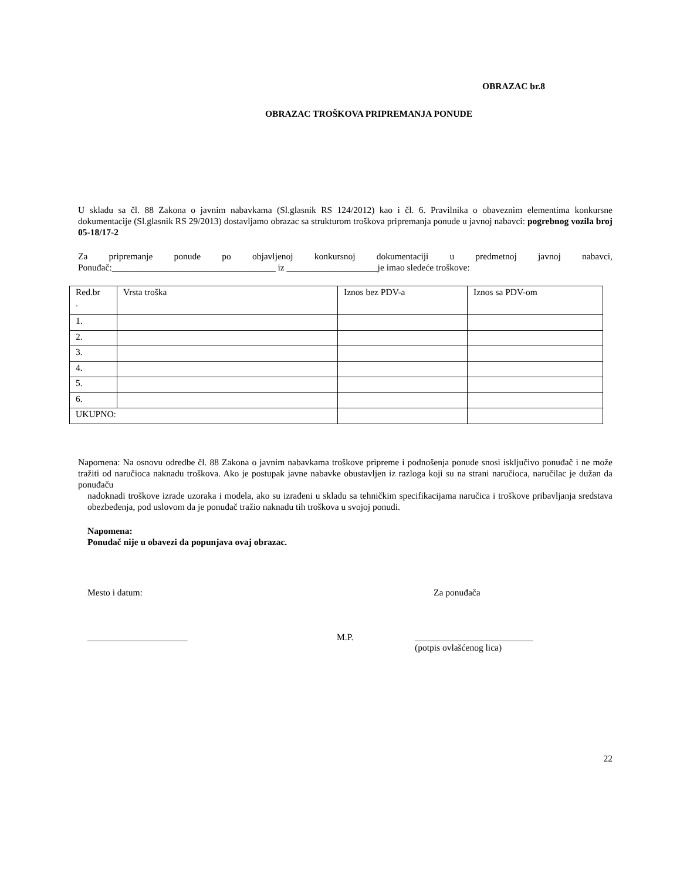OBRAZAC br.8
OBRAZAC TROŠKOVA PRIPREMANJA PONUDE
U skladu sa čl. 88 Zakona o javnim nabavkama (Sl.glasnik RS 124/2012) kao i čl. 6. Pravilnika o obaveznim elementima konkursne dokumentacije (Sl.glasnik RS 29/2013) dostavljamo obrazac sa strukturom troškova pripremanja ponude u javnoj nabavci: pogrebnog vozila broj 05-18/17-2
Za pripremanje ponude po objavljenoj konkursnoj dokumentaciji u predmetnoj javnoj nabavci, Ponuđač:____________________________________ iz ____________________je imao sledeće troškove:
| Red.br . | Vrsta troška | Iznos bez PDV-a | Iznos sa PDV-om |
| 1. | | | |
| 2. | | | |
| 3. | | | |
| 4. | | | |
| 5. | | | |
| 6. | | | |
| UKUPNO: | | | |
Napomena: Na osnovu odredbe čl. 88 Zakona o javnim nabavkama troškove pripreme i podnošenja ponude snosi isključivo ponuđač i ne može tražiti od naručioca naknadu troškova. Ako je postupak javne nabavke obustavljen iz razloga koji su na strani naručioca, naručilac je dužan da ponuđaču
nadoknadi troškove izrade uzoraka i modela, ako su izrađeni u skladu sa tehničkim specifikacijama naručica i troškove pribavljanja sredstava obezbeđenja, pod uslovom da je ponuđač tražio naknadu tih troškova u svojoj ponudi.
Napomena:
Ponuđač nije u obavezi da popunjava ovaj obrazac.
Mesto i datum: Za ponuđača
______________________ M.P. __________________________
(potpis ovlašćenog lica)
22